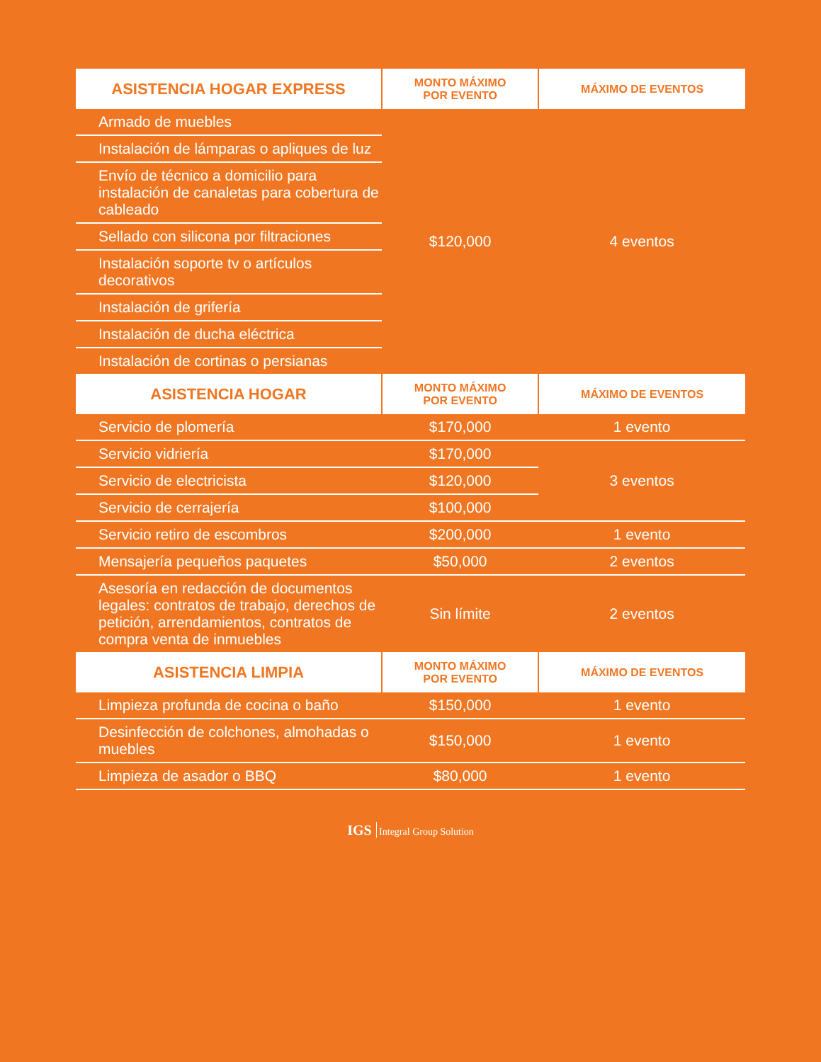| ASISTENCIA HOGAR EXPRESS | MONTO MÁXIMO POR EVENTO | MÁXIMO DE EVENTOS |
| --- | --- | --- |
| Armado de muebles | $120,000 | 4 eventos |
| Instalación de lámparas o apliques de luz | | |
| Envío de técnico a domicilio para instalación de canaletas para cobertura de cableado | | |
| Sellado con silicona por filtraciones | | |
| Instalación soporte tv o artículos decorativos | | |
| Instalación de grifería | | |
| Instalación de ducha eléctrica | | |
| Instalación de cortinas o persianas | | |
| ASISTENCIA HOGAR | MONTO MÁXIMO POR EVENTO | MÁXIMO DE EVENTOS |
| Servicio de plomería | $170,000 | 1 evento |
| Servicio vidriería | $170,000 | 3 eventos |
| Servicio de electricista | $120,000 | |
| Servicio de cerrajería | $100,000 | |
| Servicio retiro de escombros | $200,000 | 1 evento |
| Mensajería pequeños paquetes | $50,000 | 2 eventos |
| Asesoría en redacción de documentos legales: contratos de trabajo, derechos de petición, arrendamientos, contratos de compra venta de inmuebles | Sin límite | 2 eventos |
| ASISTENCIA LIMPIA | MONTO MÁXIMO POR EVENTO | MÁXIMO DE EVENTOS |
| Limpieza profunda de cocina o baño | $150,000 | 1 evento |
| Desinfección de colchones, almohadas o muebles | $150,000 | 1 evento |
| Limpieza de asador o BBQ | $80,000 | 1 evento |
IGS Integral Group Solution